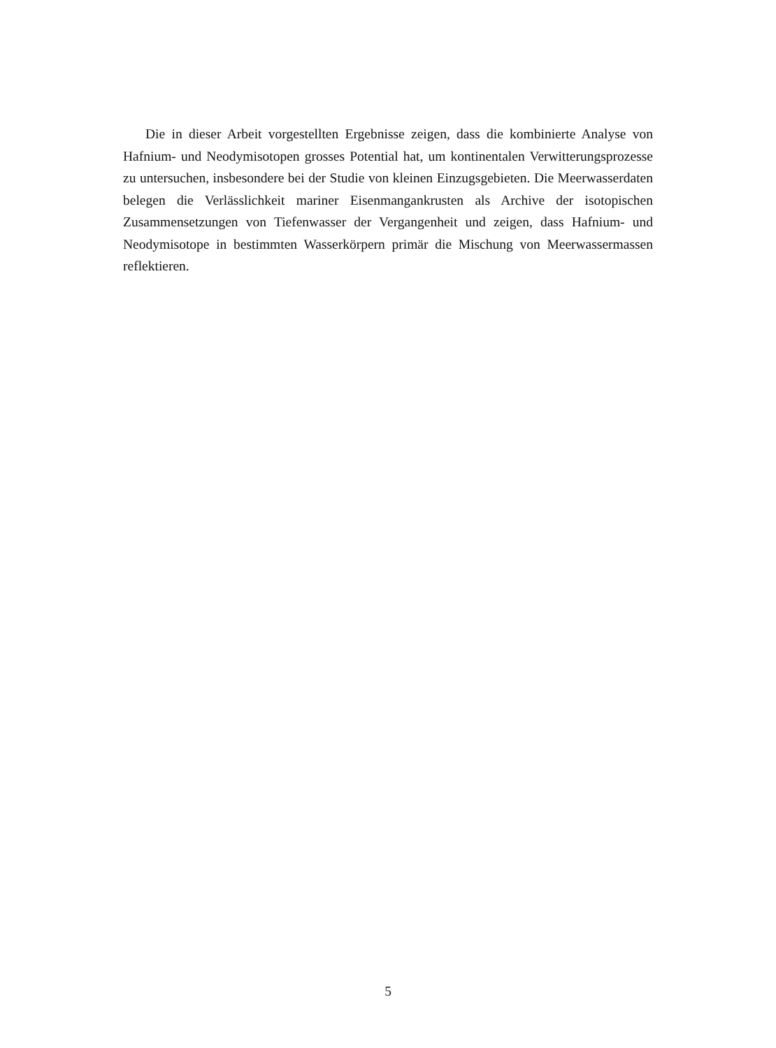Die in dieser Arbeit vorgestellten Ergebnisse zeigen, dass die kombinierte Analyse von Hafnium- und Neodymisotopen grosses Potential hat, um kontinentalen Verwitterungsprozesse zu untersuchen, insbesondere bei der Studie von kleinen Einzugsgebieten. Die Meerwasserdaten belegen die Verlässlichkeit mariner Eisenmangankrusten als Archive der isotopischen Zusammensetzungen von Tiefenwasser der Vergangenheit und zeigen, dass Hafnium- und Neodymisotope in bestimmten Wasserkörpern primär die Mischung von Meerwassermassen reflektieren.
5